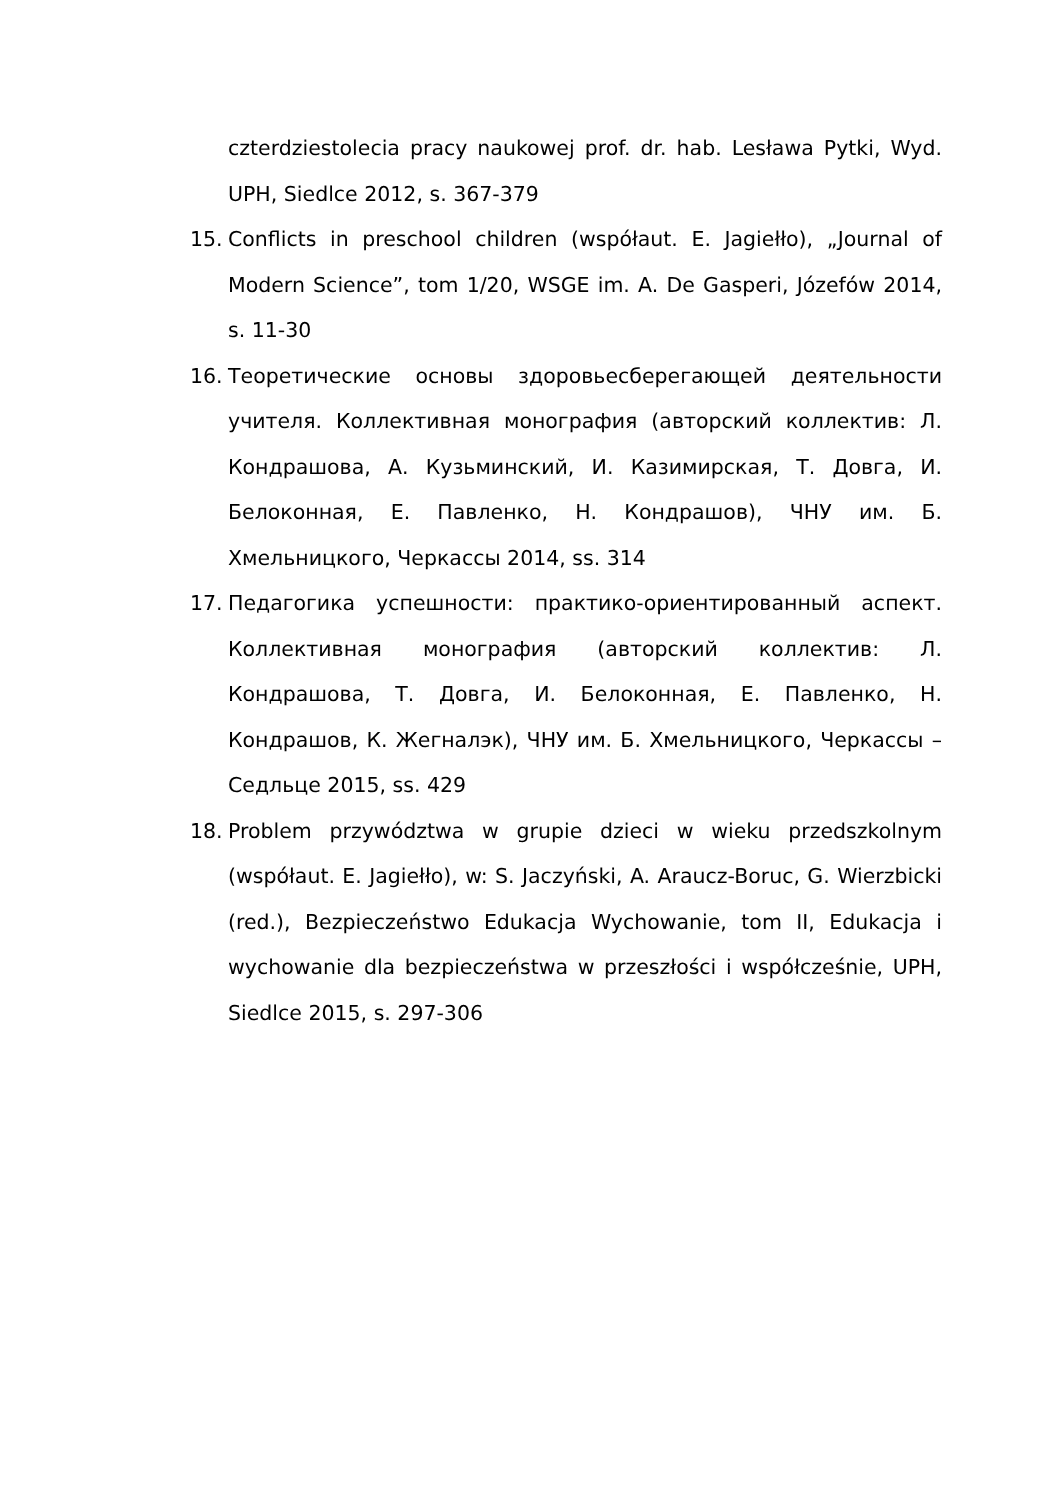czterdziestolecia pracy naukowej prof. dr. hab. Lesława Pytki, Wyd. UPH, Siedlce 2012, s. 367-379
15. Conflicts in preschool children (współaut. E. Jagiełło), „Journal of Modern Science”, tom 1/20, WSGE im. A. De Gasperi, Józefów 2014, s. 11-30
16. Теоретические основы здоровьесберегающей деятельности учителя. Коллективная монография (авторский коллектив: Л. Кондрашова, А. Кузьминский, И. Казимирская, Т. Довга, И. Белоконная, Е. Павленко, Н. Кондрашов), ЧНУ им. Б. Хмельницкого, Черкассы 2014, ss. 314
17. Педагогика успешности: практико-ориентированный аспект. Коллективная монография (авторский коллектив: Л. Кондрашова, Т. Довга, И. Белоконная, Е. Павленко, Н. Кондрашов, К. Жегналэк), ЧНУ им. Б. Хмельницкого, Черкассы – Седльце 2015, ss. 429
18. Problem przywództwa w grupie dzieci w wieku przedszkolnym (współaut. E. Jagiełło), w: S. Jaczyński, A. Araucz-Boruc, G. Wierzbicki (red.), Bezpieczeństwo Edukacja Wychowanie, tom II, Edukacja i wychowanie dla bezpieczeństwa w przeszłości i współcześnie, UPH, Siedlce 2015, s. 297-306